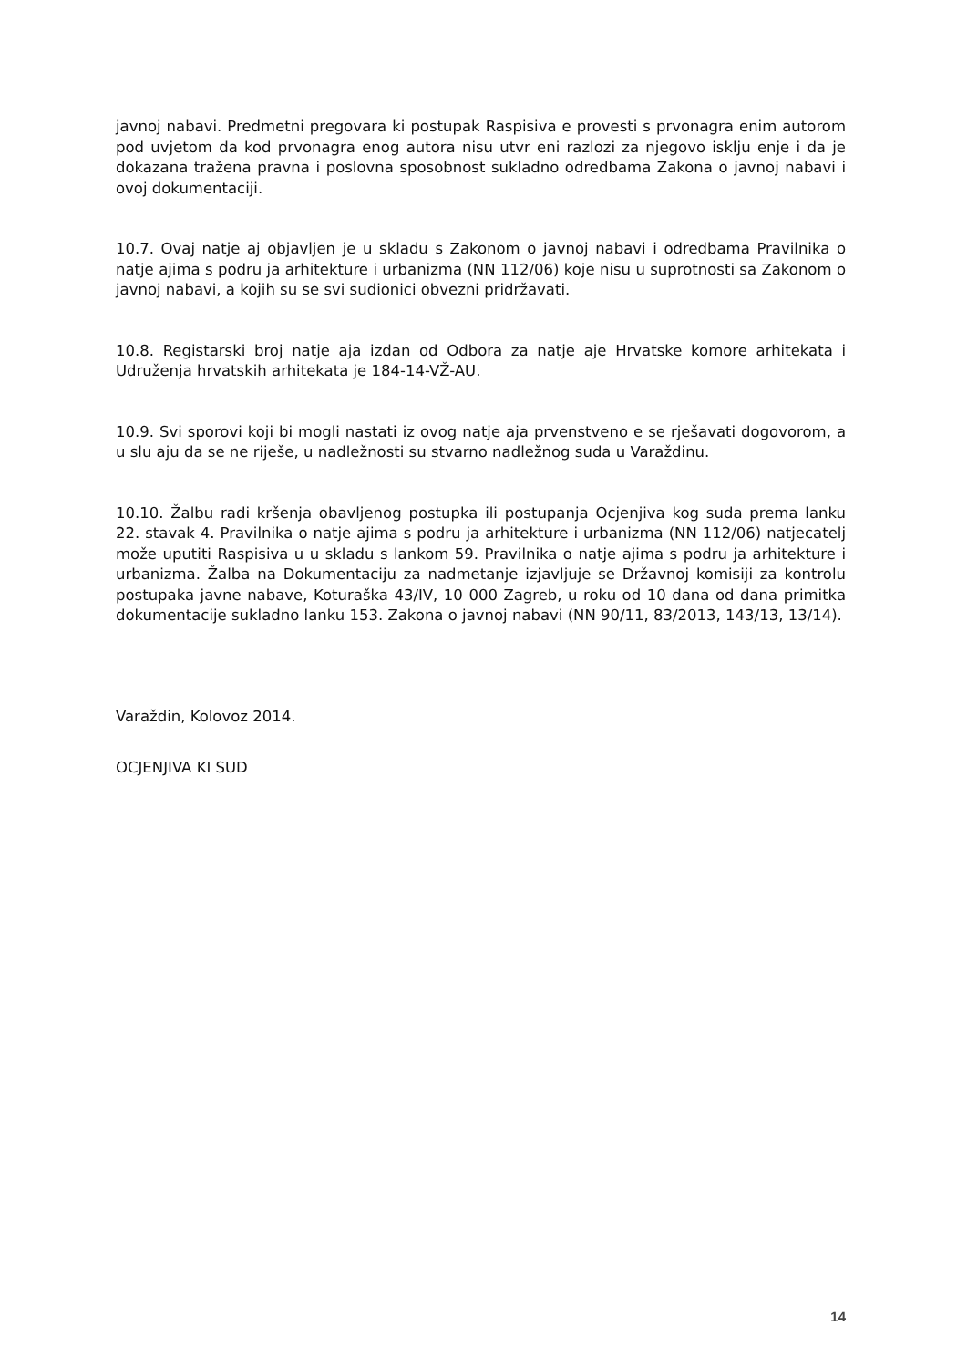javnoj nabavi. Predmetni pregovara ki postupak Raspisiva e provesti s prvonagra enim autorom pod uvjetom da kod prvonagra enog autora nisu utvr eni razlozi za njegovo isklju enje i da je dokazana tražena pravna i poslovna sposobnost sukladno odredbama Zakona o javnoj nabavi i ovoj dokumentaciji.
10.7. Ovaj natje aj objavljen je u skladu s Zakonom o javnoj nabavi i odredbama Pravilnika o natje ajima s podru ja arhitekture i urbanizma (NN 112/06) koje nisu u suprotnosti sa Zakonom o javnoj nabavi, a kojih su se svi sudionici obvezni pridržavati.
10.8. Registarski broj natje aja izdan od Odbora za natje aje Hrvatske komore arhitekata i Udruženja hrvatskih arhitekata je 184-14-VŽ-AU.
10.9. Svi sporovi koji bi mogli nastati iz ovog natje aja prvenstveno e se rješavati dogovorom, a u slu aju da se ne riješe, u nadležnosti su stvarno nadležnog suda u Varaždinu.
10.10. Žalbu radi kršenja obavljenog postupka ili postupanja Ocjenjiva kog suda prema lanku 22. stavak 4. Pravilnika o natje ajima s podru ja arhitekture i urbanizma (NN 112/06) natjecatelj može uputiti Raspisiva u u skladu s lankom 59. Pravilnika o natje ajima s podru ja arhitekture i urbanizma. Žalba na Dokumentaciju za nadmetanje izjavljuje se Državnoj komisiji za kontrolu postupaka javne nabave, Koturaška 43/IV, 10 000 Zagreb, u roku od 10 dana od dana primitka dokumentacije sukladno lanku 153. Zakona o javnoj nabavi (NN 90/11, 83/2013, 143/13, 13/14).
Varaždin, Kolovoz 2014.
OCJENJIVA KI SUD
14